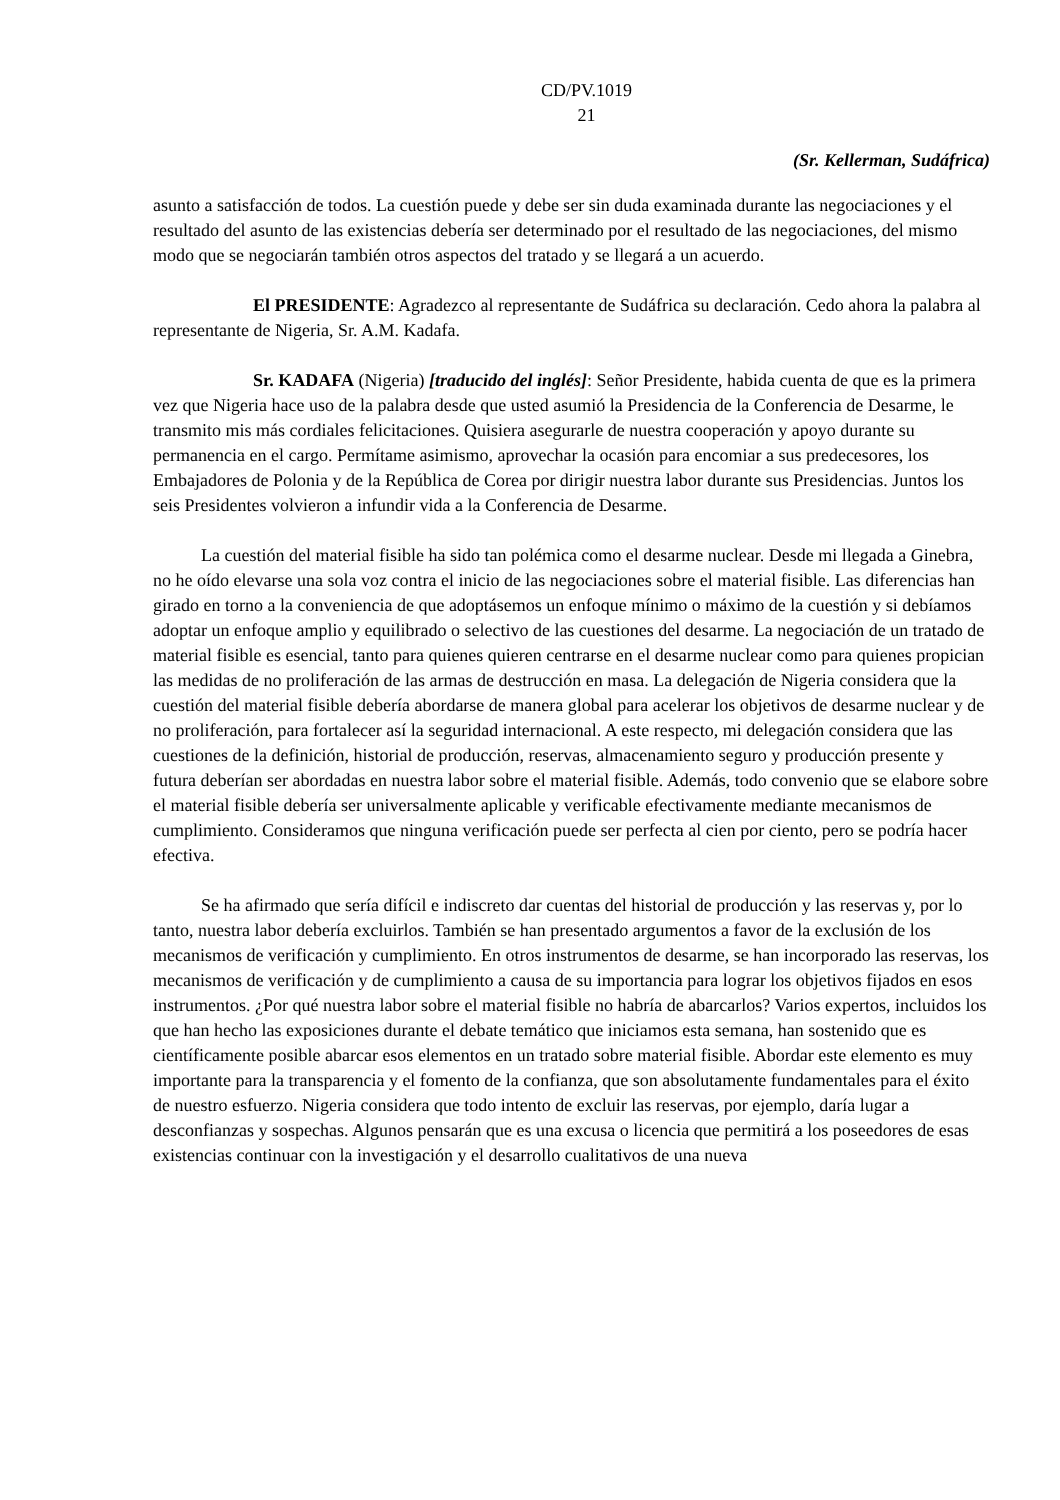CD/PV.1019
21
(Sr. Kellerman, Sudáfrica)
asunto a satisfacción de todos. La cuestión puede y debe ser sin duda examinada durante las negociaciones y el resultado del asunto de las existencias debería ser determinado por el resultado de las negociaciones, del mismo modo que se negociarán también otros aspectos del tratado y se llegará a un acuerdo.
El PRESIDENTE: Agradezco al representante de Sudáfrica su declaración. Cedo ahora la palabra al representante de Nigeria, Sr. A.M. Kadafa.
Sr. KADAFA (Nigeria) [traducido del inglés]: Señor Presidente, habida cuenta de que es la primera vez que Nigeria hace uso de la palabra desde que usted asumió la Presidencia de la Conferencia de Desarme, le transmito mis más cordiales felicitaciones. Quisiera asegurarle de nuestra cooperación y apoyo durante su permanencia en el cargo. Permítame asimismo, aprovechar la ocasión para encomiar a sus predecesores, los Embajadores de Polonia y de la República de Corea por dirigir nuestra labor durante sus Presidencias. Juntos los seis Presidentes volvieron a infundir vida a la Conferencia de Desarme.
La cuestión del material fisible ha sido tan polémica como el desarme nuclear. Desde mi llegada a Ginebra, no he oído elevarse una sola voz contra el inicio de las negociaciones sobre el material fisible. Las diferencias han girado en torno a la conveniencia de que adoptásemos un enfoque mínimo o máximo de la cuestión y si debíamos adoptar un enfoque amplio y equilibrado o selectivo de las cuestiones del desarme. La negociación de un tratado de material fisible es esencial, tanto para quienes quieren centrarse en el desarme nuclear como para quienes propician las medidas de no proliferación de las armas de destrucción en masa. La delegación de Nigeria considera que la cuestión del material fisible debería abordarse de manera global para acelerar los objetivos de desarme nuclear y de no proliferación, para fortalecer así la seguridad internacional. A este respecto, mi delegación considera que las cuestiones de la definición, historial de producción, reservas, almacenamiento seguro y producción presente y futura deberían ser abordadas en nuestra labor sobre el material fisible. Además, todo convenio que se elabore sobre el material fisible debería ser universalmente aplicable y verificable efectivamente mediante mecanismos de cumplimiento. Consideramos que ninguna verificación puede ser perfecta al cien por ciento, pero se podría hacer efectiva.
Se ha afirmado que sería difícil e indiscreto dar cuentas del historial de producción y las reservas y, por lo tanto, nuestra labor debería excluirlos. También se han presentado argumentos a favor de la exclusión de los mecanismos de verificación y cumplimiento. En otros instrumentos de desarme, se han incorporado las reservas, los mecanismos de verificación y de cumplimiento a causa de su importancia para lograr los objetivos fijados en esos instrumentos. ¿Por qué nuestra labor sobre el material fisible no habría de abarcarlos? Varios expertos, incluidos los que han hecho las exposiciones durante el debate temático que iniciamos esta semana, han sostenido que es científicamente posible abarcar esos elementos en un tratado sobre material fisible. Abordar este elemento es muy importante para la transparencia y el fomento de la confianza, que son absolutamente fundamentales para el éxito de nuestro esfuerzo. Nigeria considera que todo intento de excluir las reservas, por ejemplo, daría lugar a desconfianzas y sospechas. Algunos pensarán que es una excusa o licencia que permitirá a los poseedores de esas existencias continuar con la investigación y el desarrollo cualitativos de una nueva